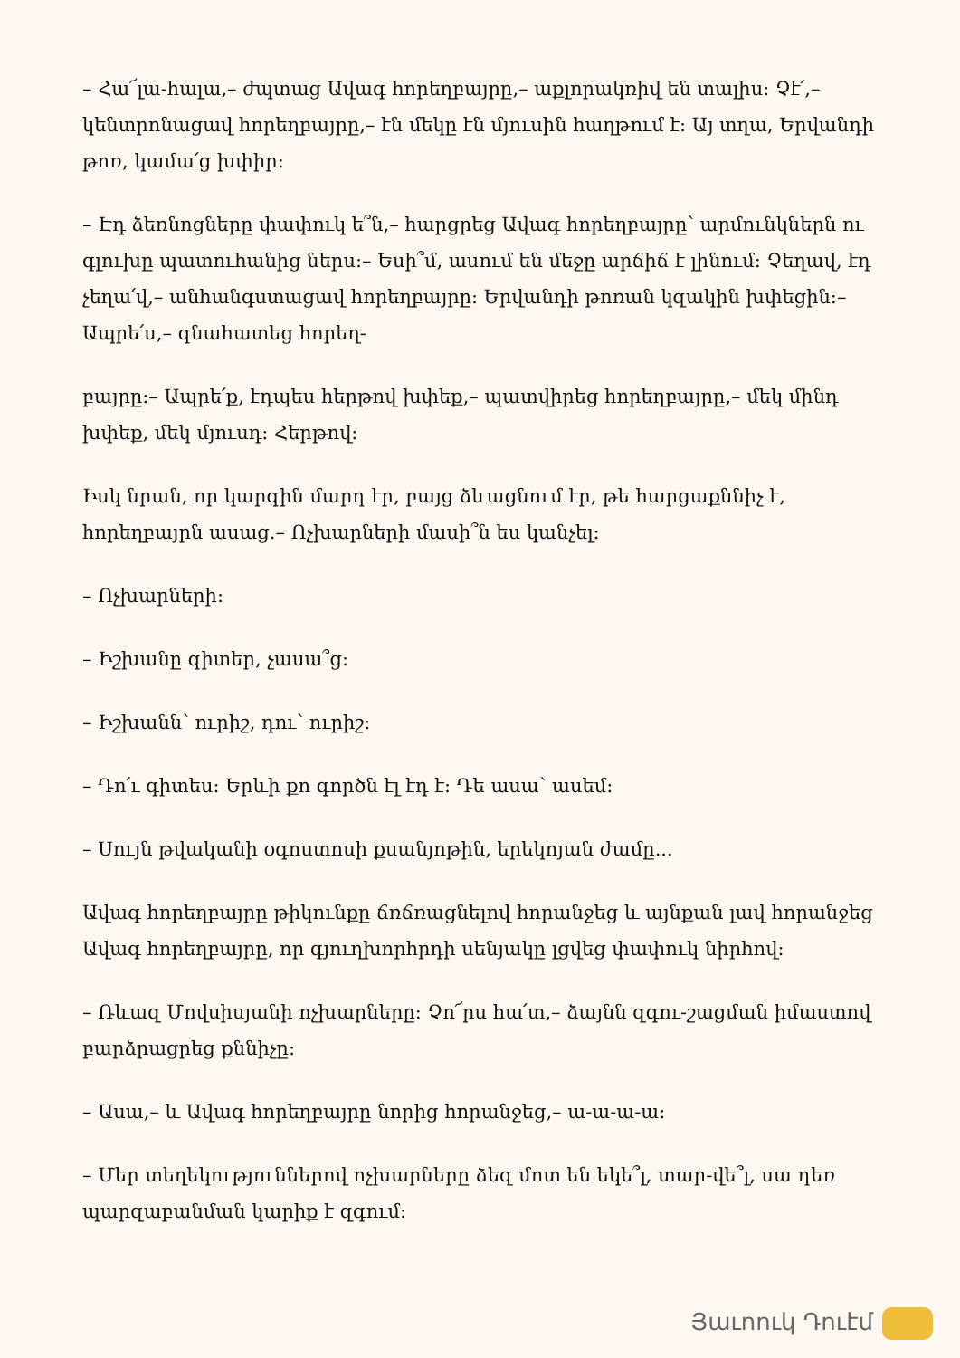– Հա՜լա-հալա,– ժպտաց Ավագ հորեղբայրը,– աքլորակռիվ են տալիս: Չէ՛,– կենտրոնացավ հորեղբայրը,– էն մեկը էն մյուսին հաղթում է: Այ տղա, Երվանդի թոռ, կամա՛ց խփիր:
– Էդ ձեռնոցները փափուկ ե՞ն,– հարցրեց Ավագ հորեղբայրը՝ արմունկներն ու գլուխը պատուհանից ներս:– Եսի՞մ, ասում են մեջը արճիճ է լինում: Չեղավ, էդ չեղա՛վ,– անհանգստացավ հորեղբայրը: Երվանդի թոռան կզակին խփեցին:– Ապրե՛ս,– գնահատեց հորեղ-
բայրը:– Ապրե՛ք, էդպես հերթով խփեք,– պատվիրեց հորեղբայրը,– մեկ մինդ խփեք, մեկ մյուսդ: Հերթով:
Իսկ նրան, որ կարգին մարդ էր, բայց ձևացնում էր, թե հարցաքննիչ է, հորեղբայրն ասաց.– Ոչխարների մասի՞ն ես կանչել:
– Ոչխարների:
– Իշխանը գիտեր, չասա՞ց:
– Իշխանն՝ ուրիշ, դու՝ ուրիշ:
– Դո՛ւ գիտես: Երևի քո գործն էլ էդ է: Դե ասա՝ ասեմ:
– Սույն թվականի օգոստոսի քսանյոթին, երեկոյան ժամը...
Ավագ հորեղբայրը թիկունքը ճռճռացնելով հորանջեց և այնքան լավ հորանջեց Ավագ հորեղբայրը, որ գյուղխորհրդի սենյակը լցվեց փափուկ նիրհով:
– Ռևազ Մովսիսյանի ոչխարները: Չո՜րս հա՛տ,– ձայնն զգու-շացման իմաստով բարձրացրեց քննիչը:
– Ասա,– և Ավագ հորեղբայրը նորից հորանջեց,– ա-ա-ա-ա:
– Մեր տեղեկություններով ոչխարները ձեզ մոտ են եկե՞լ, տար-վե՞լ, սա դեռ պարզաբանման կարիք է զգում:
Յաւոուկ Դուէմ